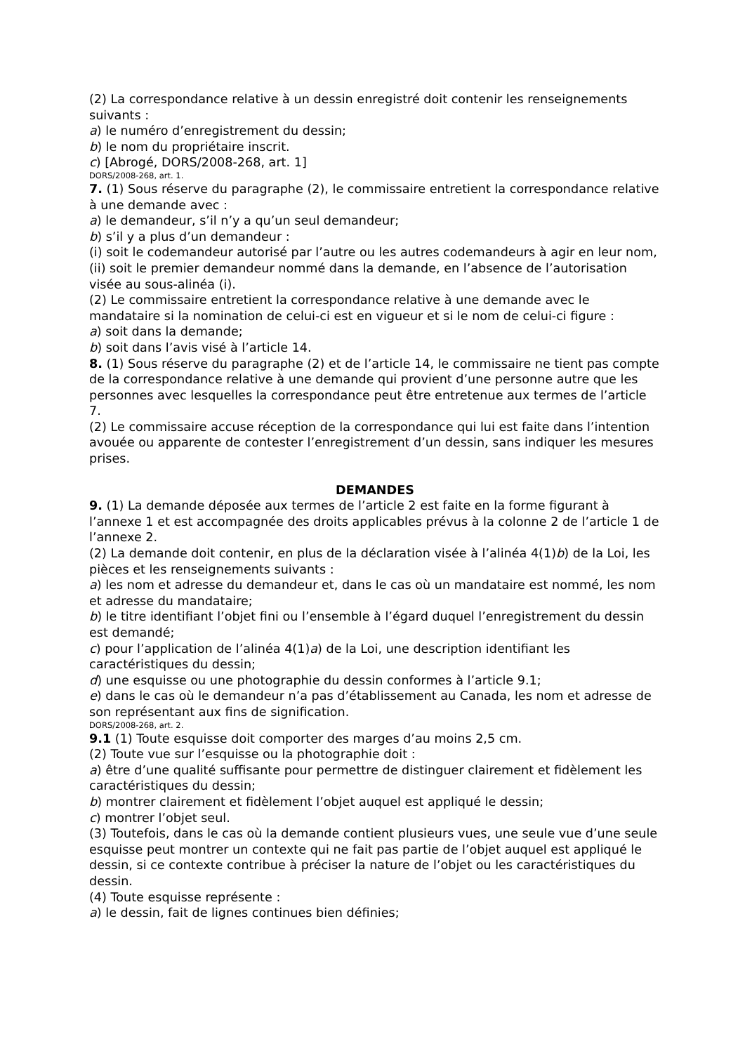(2) La correspondance relative à un dessin enregistré doit contenir les renseignements suivants :
a) le numéro d’enregistrement du dessin;
b) le nom du propriétaire inscrit.
c) [Abrogé, DORS/2008-268, art. 1]
DORS/2008-268, art. 1.
7. (1) Sous réserve du paragraphe (2), le commissaire entretient la correspondance relative à une demande avec :
a) le demandeur, s’il n’y a qu’un seul demandeur;
b) s’il y a plus d’un demandeur :
(i) soit le codemandeur autorisé par l’autre ou les autres codemandeurs à agir en leur nom,
(ii) soit le premier demandeur nommé dans la demande, en l’absence de l’autorisation visée au sous-alinéa (i).
(2) Le commissaire entretient la correspondance relative à une demande avec le mandataire si la nomination de celui-ci est en vigueur et si le nom de celui-ci figure :
a) soit dans la demande;
b) soit dans l’avis visé à l’article 14.
8. (1) Sous réserve du paragraphe (2) et de l’article 14, le commissaire ne tient pas compte de la correspondance relative à une demande qui provient d’une personne autre que les personnes avec lesquelles la correspondance peut être entretenue aux termes de l’article 7.
(2) Le commissaire accuse réception de la correspondance qui lui est faite dans l’intention avouée ou apparente de contester l’enregistrement d’un dessin, sans indiquer les mesures prises.
DEMANDES
9. (1) La demande déposée aux termes de l’article 2 est faite en la forme figurant à l’annexe 1 et est accompagnée des droits applicables prévus à la colonne 2 de l’article 1 de l’annexe 2.
(2) La demande doit contenir, en plus de la déclaration visée à l’alinéa 4(1)b) de la Loi, les pièces et les renseignements suivants :
a) les nom et adresse du demandeur et, dans le cas où un mandataire est nommé, les nom et adresse du mandataire;
b) le titre identifiant l’objet fini ou l’ensemble à l’égard duquel l’enregistrement du dessin est demandé;
c) pour l’application de l’alinéa 4(1)a) de la Loi, une description identifiant les caractéristiques du dessin;
d) une esquisse ou une photographie du dessin conformes à l’article 9.1;
e) dans le cas où le demandeur n’a pas d’établissement au Canada, les nom et adresse de son représentant aux fins de signification.
DORS/2008-268, art. 2.
9.1 (1) Toute esquisse doit comporter des marges d’au moins 2,5 cm.
(2) Toute vue sur l’esquisse ou la photographie doit :
a) être d’une qualité suffisante pour permettre de distinguer clairement et fidèlement les caractéristiques du dessin;
b) montrer clairement et fidèlement l’objet auquel est appliqué le dessin;
c) montrer l’objet seul.
(3) Toutefois, dans le cas où la demande contient plusieurs vues, une seule vue d’une seule esquisse peut montrer un contexte qui ne fait pas partie de l’objet auquel est appliqué le dessin, si ce contexte contribue à préciser la nature de l’objet ou les caractéristiques du dessin.
(4) Toute esquisse représente :
a) le dessin, fait de lignes continues bien définies;